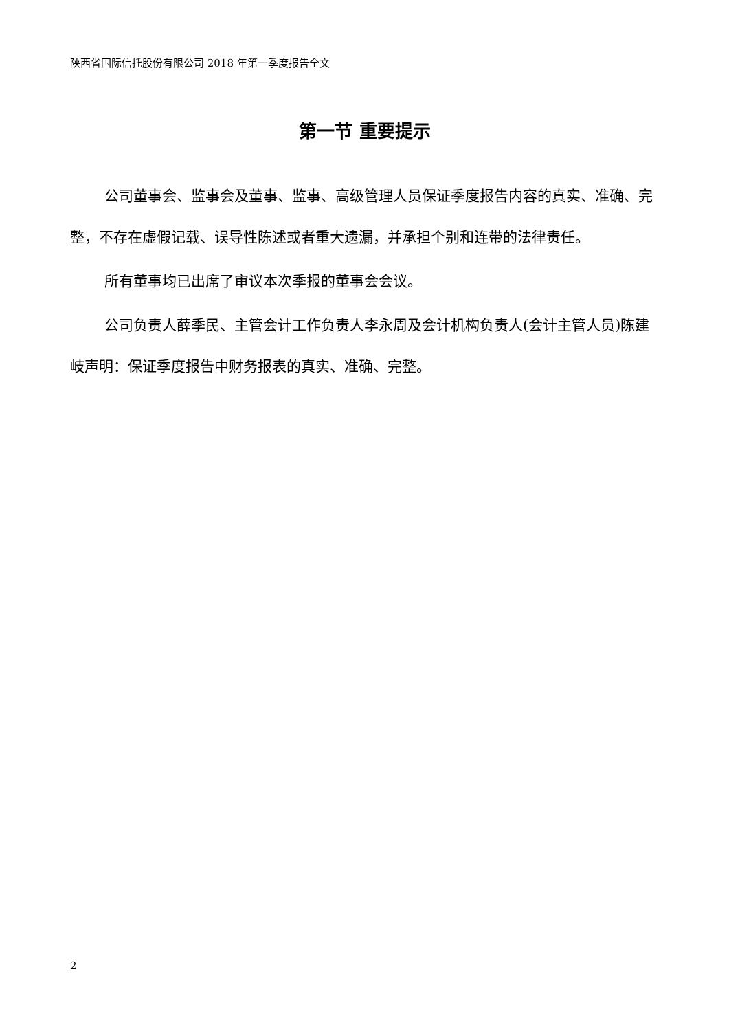陕西省国际信托股份有限公司 2018 年第一季度报告全文
第一节 重要提示
公司董事会、监事会及董事、监事、高级管理人员保证季度报告内容的真实、准确、完整，不存在虚假记载、误导性陈述或者重大遗漏，并承担个别和连带的法律责任。
所有董事均已出席了审议本次季报的董事会会议。
公司负责人薛季民、主管会计工作负责人李永周及会计机构负责人(会计主管人员)陈建岐声明：保证季度报告中财务报表的真实、准确、完整。
2